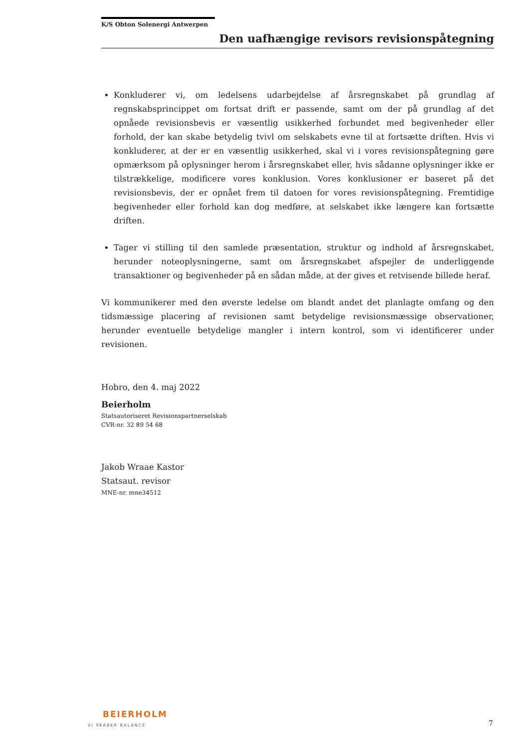K/S Obton Solenergi Antwerpen
Den uafhængige revisors revisionspåtegning
Konkluderer vi, om ledelsens udarbejdelse af årsregnskabet på grundlag af regnskabsprincippet om fortsat drift er passende, samt om der på grundlag af det opnåede revisionsbevis er væsentlig usikkerhed forbundet med begivenheder eller forhold, der kan skabe betydelig tvivl om selskabets evne til at fortsætte driften. Hvis vi konkluderer, at der er en væsentlig usikkerhed, skal vi i vores revisionspåtegning gøre opmærksom på oplysninger herom i årsregnskabet eller, hvis sådanne oplysninger ikke er tilstrækkelige, modificere vores konklusion. Vores konklusioner er baseret på det revisionsbevis, der er opnået frem til datoen for vores revisionspåtegning. Fremtidige begivenheder eller forhold kan dog medføre, at selskabet ikke længere kan fortsætte driften.
Tager vi stilling til den samlede præsentation, struktur og indhold af årsregnskabet, herunder noteoplysningerne, samt om årsregnskabet afspejler de underliggende transaktioner og begivenheder på en sådan måde, at der gives et retvisende billede heraf.
Vi kommunikerer med den øverste ledelse om blandt andet det planlagte omfang og den tidsmæssige placering af revisionen samt betydelige revisionsmæssige observationer, herunder eventuelle betydelige mangler i intern kontrol, som vi identificerer under revisionen.
Hobro, den 4. maj 2022
Beierholm
Statsautoriseret Revisionspartnerselskab
CVR-nr. 32 89 54 68
Jakob Wraae Kastor
Statsaut. revisor
MNE-nr. mne34512
BEIERHOLM
VI SKABER BALANCE
7